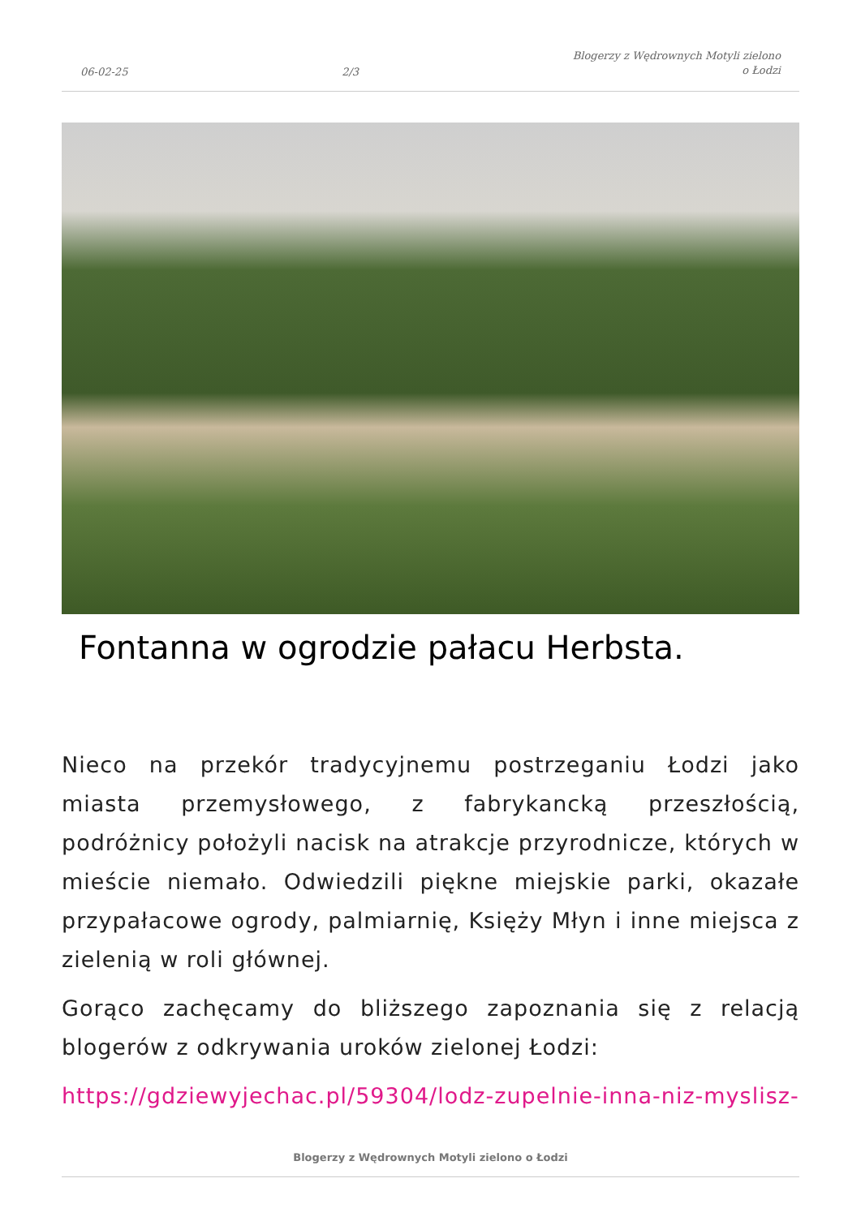06-02-25 2/3 Blogerzy z Wędrownych Motyli zielono
o Łodzi
Fontanna w ogrodzie pałacu Herbsta.
Nieco na przekór tradycyjnemu postrzeganiu Łodzi jako miasta przemysłowego, z fabrykancką przeszłością, podróżnicy położyli nacisk na atrakcje przyrodnicze, których w mieście niemało. Odwiedzili piękne miejskie parki, okazałe przypałacowe ogrody, palmiarnię, Księży Młyn i inne miejsca z zielenią w roli głównej.
Gorąco zachęcamy do bliższego zapoznania się z relacją blogerów z odkrywania uroków zielonej Łodzi:
https://gdziewyjechac.pl/59304/lodz-zupelnie-inna-niz-myslisz-
Blogerzy z Wędrownych Motyli zielono o Łodzi